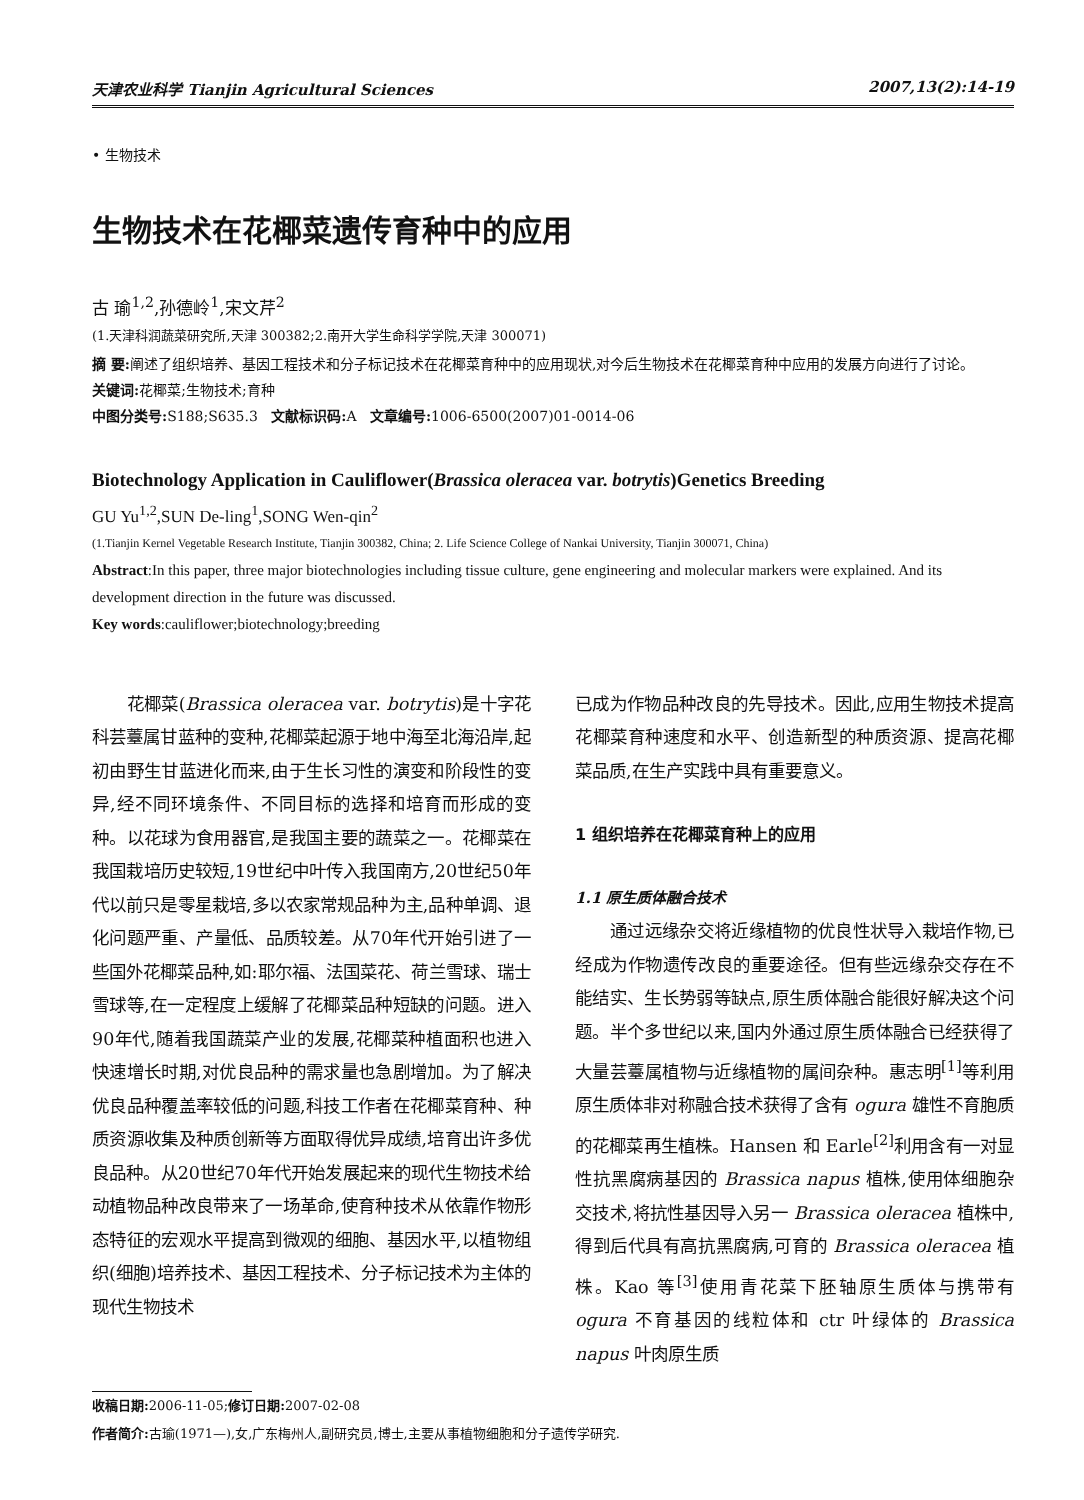天津农业科学 Tianjin Agricultural Sciences 2007,13(2):14-19
• 生物技术
生物技术在花椰菜遗传育种中的应用
古 瑜<sup>1,2</sup>,孙德岭<sup>1</sup>,宋文芹<sup>2</sup>
(1.天津科润蔬菜研究所,天津 300382;2.南开大学生命科学学院,天津 300071)
摘 要: 阐述了组织培养、基因工程技术和分子标记技术在花椰菜育种中的应用现状,对今后生物技术在花椰菜育种中应用的发展方向进行了讨论。
关键词: 花椰菜;生物技术;育种
中图分类号: S188;S635.3 文献标识码: A 文章编号: 1006-6500(2007)01-0014-06
Biotechnology Application in Cauliflower(Brassica oleracea var. botrytis)Genetics Breeding
GU Yu<sup>1,2</sup>,SUN De-ling<sup>1</sup>,SONG Wen-qin<sup>2</sup>
(1.Tianjin Kernel Vegetable Research Institute, Tianjin 300382, China; 2. Life Science College of Nankai University, Tianjin 300071, China)
Abstract:In this paper, three major biotechnologies including tissue culture, gene engineering and molecular markers were explained. And its development direction in the future was discussed.
Key words:cauliflower;biotechnology;breeding
花椰菜(Brassica oleracea var. botrytis)是十字花科芸薹属甘蓝种的变种,花椰菜起源于地中海至北海沿岸,起初由野生甘蓝进化而来,由于生长习性的演变和阶段性的变异,经不同环境条件、不同目标的选择和培育而形成的变种。以花球为食用器官,是我国主要的蔬菜之一。花椰菜在我国栽培历史较短,19世纪中叶传入我国南方,20世纪50年代以前只是零星栽培,多以农家常规品种为主,品种单调、退化问题严重、产量低、品质较差。从70年代开始引进了一些国外花椰菜品种,如:耶尔福、法国菜花、荷兰雪球、瑞士雪球等,在一定程度上缓解了花椰菜品种短缺的问题。进入90年代,随着我国蔬菜产业的发展,花椰菜种植面积也进入快速增长时期,对优良品种的需求量也急剧增加。为了解决优良品种覆盖率较低的问题,科技工作者在花椰菜育种、种质资源收集及种质创新等方面取得优异成绩,培育出许多优良品种。从20世纪70年代开始发展起来的现代生物技术给动植物品种改良带来了一场革命,使育种技术从依靠作物形态特征的宏观水平提高到微观的细胞、基因水平,以植物组织(细胞)培养技术、基因工程技术、分子标记技术为主体的现代生物技术
已成为作物品种改良的先导技术。因此,应用生物技术提高花椰菜育种速度和水平、创造新型的种质资源、提高花椰菜品质,在生产实践中具有重要意义。
1 组织培养在花椰菜育种上的应用
1.1 原生质体融合技术
通过远缘杂交将近缘植物的优良性状导入栽培作物,已经成为作物遗传改良的重要途径。但有些远缘杂交存在不能结实、生长势弱等缺点,原生质体融合能很好解决这个问题。半个多世纪以来,国内外通过原生质体融合已经获得了大量芸薹属植物与近缘植物的属间杂种。惠志明<sup>[1]</sup>等利用原生质体非对称融合技术获得了含有 ogura 雄性不育胞质的花椰菜再生植株。Hansen 和 Earle<sup>[2]</sup>利用含有一对显性抗黑腐病基因的 Brassica napus 植株,使用体细胞杂交技术,将抗性基因导入另一 Brassica oleracea 植株中,得到后代具有高抗黑腐病,可育的 Brassica oleracea 植株。Kao 等<sup>[3]</sup>使用青花菜下胚轴原生质体与携带有 ogura 不育基因的线粒体和 ctr 叶绿体的 Brassica napus 叶肉原生质
收稿日期: 2006-11-05;修订日期: 2007-02-08
作者简介: 古瑜(1971—),女,广东梅州人,副研究员,博士,主要从事植物细胞和分子遗传学研究.